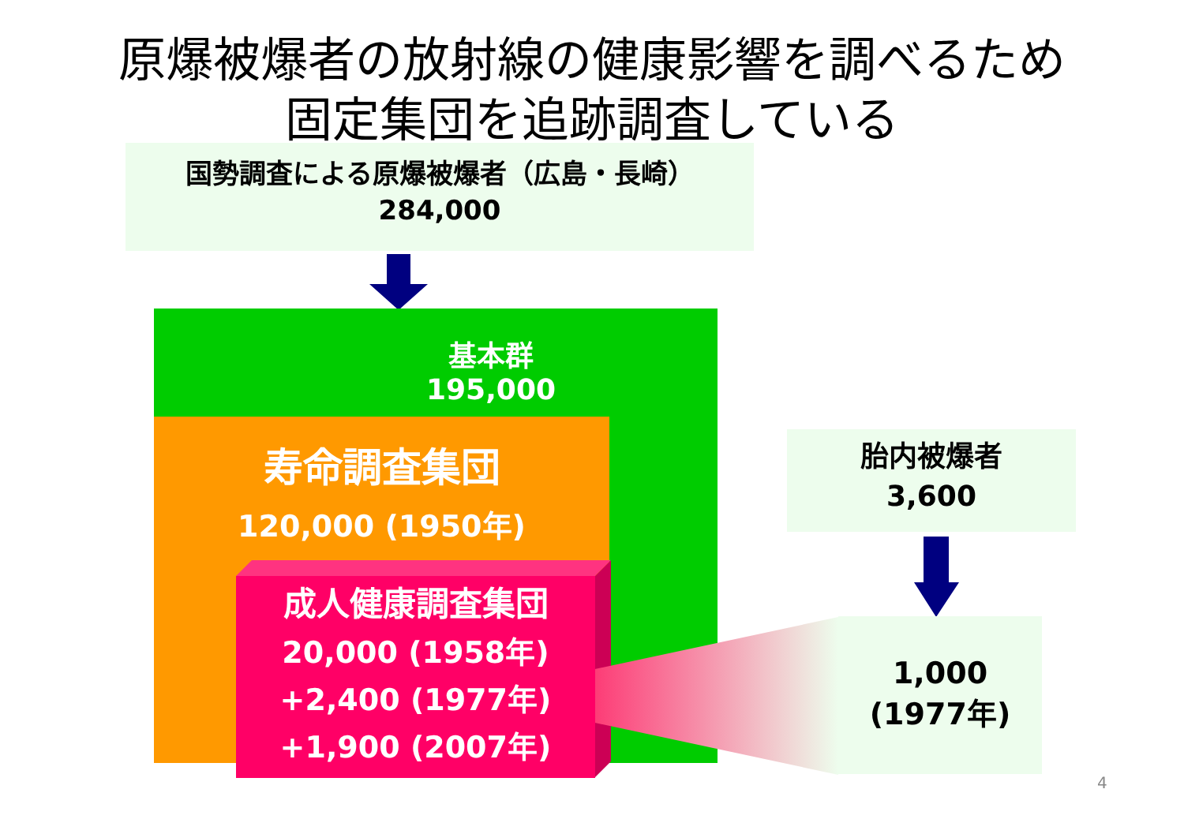原爆被爆者の放射線の健康影響を調べるため
固定集団を追跡調査している
国勢調査による原爆被爆者（広島・長崎）
284,000
基本群
195,000
寿命調査集団
120,000 (1950年)
成人健康調査集団
20,000 (1958年)
+2,400 (1977年)
+1,900 (2007年)
胎内被爆者
3,600
1,000
(1977年)
4